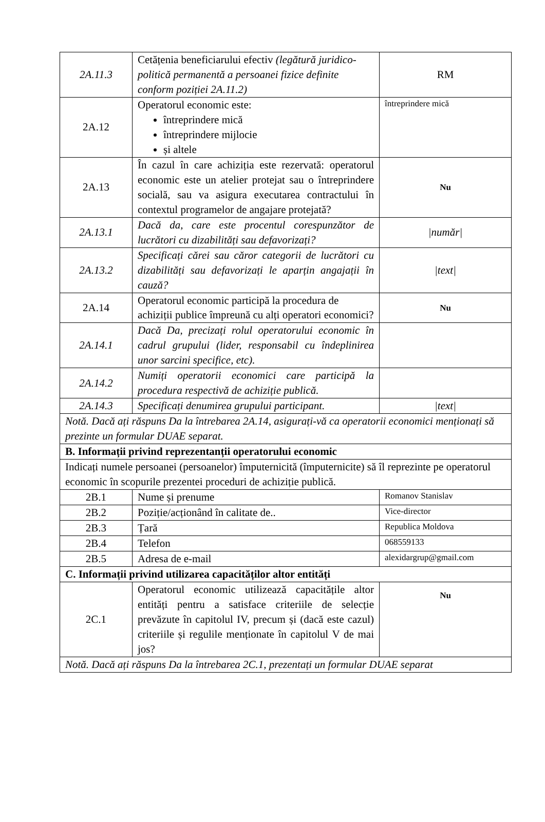| 2A.11.3 | Cetățenia beneficiarului efectiv (legătură juridico-politică permanentă a persoanei fizice definite conform poziției 2A.11.2) | RM |
| 2A.12 | Operatorul economic este: întreprindere mică întreprindere mijlocie și altele | întreprindere mică |
| 2A.13 | În cazul în care achiziția este rezervată: operatorul economic este un atelier protejat sau o întreprindere socială, sau va asigura executarea contractului în contextul programelor de angajare protejată? | Nu |
| 2A.13.1 | Dacă da, care este procentul corespunzător de lucrători cu dizabilități sau defavorizați? | /număr/ |
| 2A.13.2 | Specificați cărei sau căror categorii de lucrători cu dizabilități sau defavorizați le aparțin angajații în cauză? | /text/ |
| 2A.14 | Operatorul economic participă la procedura de achiziții publice împreună cu alți operatori economici? | Nu |
| 2A.14.1 | Dacă Da, precizați rolul operatorului economic în cadrul grupului (lider, responsabil cu îndeplinirea unor sarcini specifice, etc). | |
| 2A.14.2 | Numiți operatorii economici care participă la procedura respectivă de achiziție publică. | |
| 2A.14.3 | Specificați denumirea grupului participant. | /text/ |
| Notă. Dacă ați răspuns Da la întrebarea 2A.14, asigurați-vă ca operatorii economici menționați să prezinte un formular DUAE separat. | | |
| B. Informații privind reprezentanții operatorului economic | | |
| Indicați numele persoanei (persoanelor) împuternicită (împuternicite) să îl reprezinte pe operatorul economic în scopurile prezentei proceduri de achiziție publică. | | |
| 2B.1 | Nume și prenume | Romanov Stanislav |
| 2B.2 | Poziție/acționând în calitate de.. | Vice-director |
| 2B.3 | Țară | Republica Moldova |
| 2B.4 | Telefon | 068559133 |
| 2B.5 | Adresa de e-mail | alexidargrup@gmail.com |
| C. Informații privind utilizarea capacităților altor entități | | |
| 2C.1 | Operatorul economic utilizează capacitățile altor entități pentru a satisface criteriile de selecție prevăzute în capitolul IV, precum și (dacă este cazul) criteriile și regulile menționate în capitolul V de mai jos? | Nu |
| Notă. Dacă ați răspuns Da la întrebarea 2C.1, prezentați un formular DUAE separat | | |